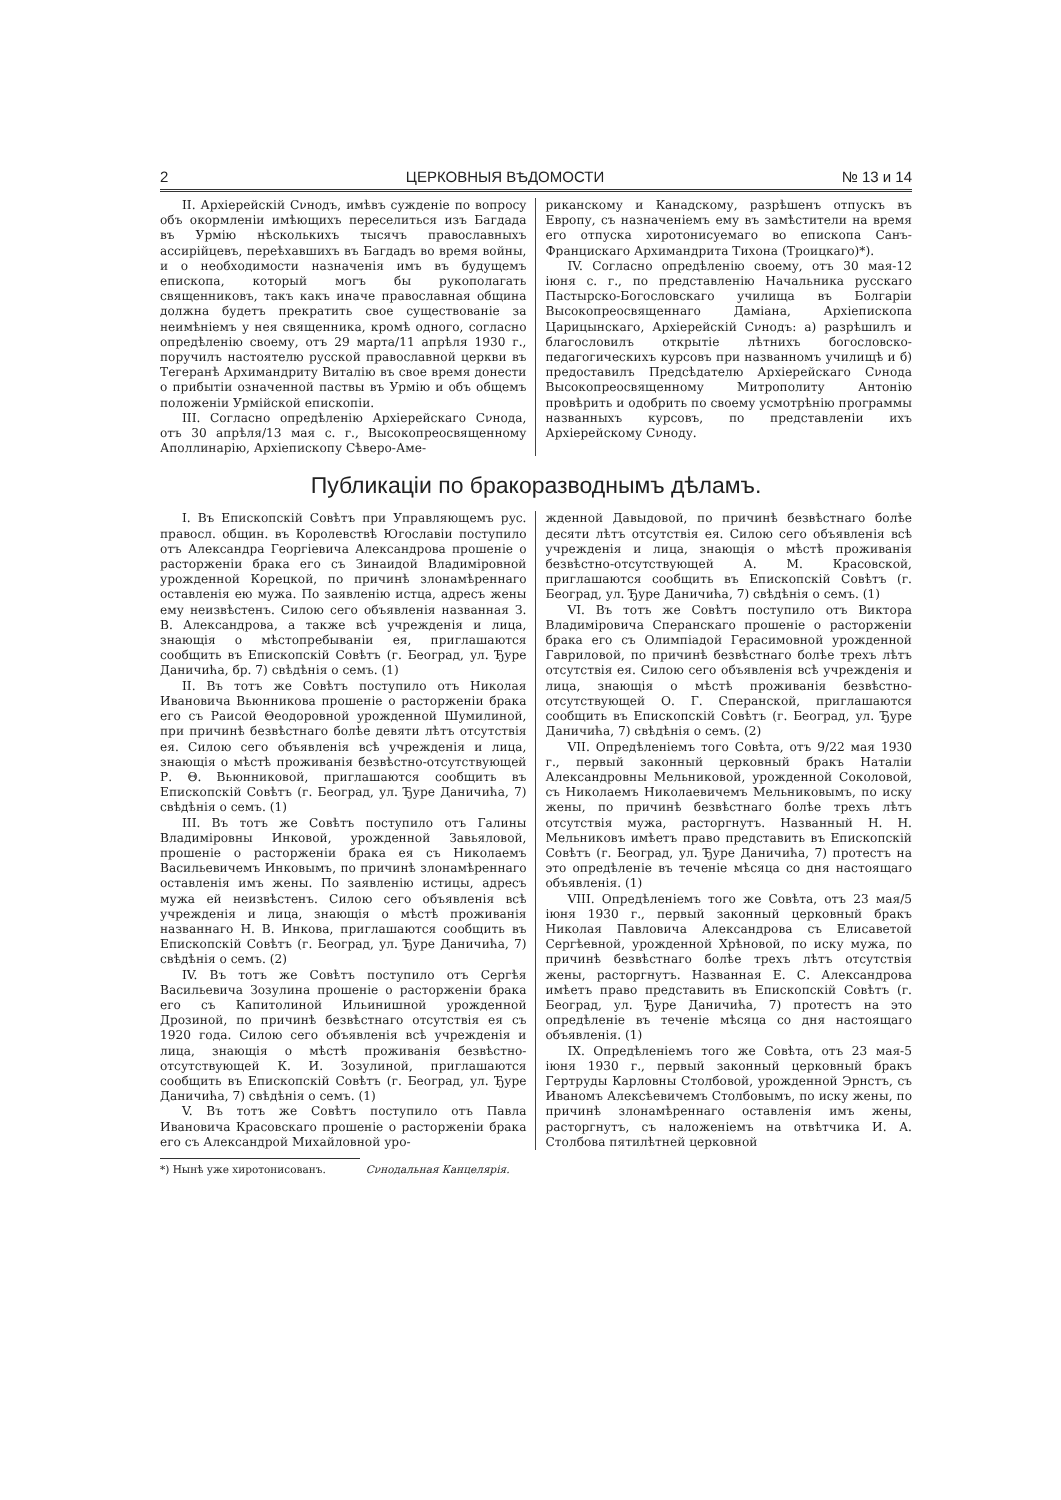2 ЦЕРКОВНЫЯ ВѢДОМОСТИ № 13 и 14
II. Архіерейскій Сνнодъ, имѣвъ сужденіе по вопросу объ окормленіи имѣющихъ переселиться изъ Багдада въ Урмію нѣсколькихъ тысячъ православныхъ ассирійцевъ, переѣхавшихъ въ Багдадъ во время войны, и о необходимости назначенія имъ въ будущемъ епископа, который могъ бы рукополагать священниковъ, такъ какъ иначе православная община должна будетъ прекратить свое существованіе за неимѣніемъ у нея священника, кромѣ одного, согласно опредѣленію своему, отъ 29 марта/11 апрѣля 1930 г., поручилъ настоятелю русской православной церкви въ Тегеранѣ Архимандриту Виталію въ свое время донести о прибытіи означенной паствы въ Урмію и объ общемъ положеніи Урмійской епископіи.
III. Согласно опредѣленію Архіерейскаго Сνнода, отъ 30 апрѣля/13 мая с. г., Высокопреосвященному Аполлинарію, Архіепископу Сѣверо-Аме-
риканскому и Канадскому, разрѣшенъ отпускъ въ Европу, съ назначеніемъ ему въ замѣстители на время его отпуска хиротонисуемаго во епископа Санъ-Францискаго Архимандрита Тихона (Троицкаго)*).
IV. Согласно опредѣленію своему, отъ 30 мая-12 іюня с. г., по представленію Начальника русскаго Пастырско-Богословскаго училища въ Болгаріи Высокопреосвященнаго Даміана, Архіепископа Царицынскаго, Архіерейскій Сνнодъ: а) разрѣшилъ и благословилъ открытіе лѣтнихъ богословско-педагогическихъ курсовъ при названномъ училищѣ и б) предоставилъ Предсѣдателю Архіерейскаго Сνнода Высокопреосвященному Митрополиту Антонію провѣрить и одобрить по своему усмотрѣнію программы названныхъ курсовъ, по представленіи ихъ Архіерейскому Сνноду.
Публикаціи по бракоразводнымъ дѣламъ.
I. Въ Епископскій Совѣтъ при Управляющемъ рус. правосл. общин. въ Королевствѣ Югославіи поступило отъ Александра Георгіевича Александрова прошеніе о расторженіи брака его съ Зинаидой Владиміровной урожденной Корецкой, по причинѣ злонамѣреннаго оставленія ею мужа. По заявленію истца, адресъ жены ему неизвѣстенъ. Силою сего объявленія названная З. В. Александрова, а также всѣ учрежденія и лица, знающія о мѣстопребываніи ея, приглашаются сообщить въ Епископскій Совѣтъ (г. Београд, ул. Ђуре Даничића, бр. 7) свѣдѣнія о семъ. (1)
II. Въ тотъ же Совѣтъ поступило отъ Николая Ивановича Вьюнникова прошеніе о расторженіи брака его съ Раисой Θеодоровной урожденной Шумилиной, при причинѣ безвѣстнаго болѣе девяти лѣтъ отсутствія ея. Силою сего объявленія всѣ учрежденія и лица, знающія о мѣстѣ проживанія безвѣстно-отсутствующей Р. Θ. Вьюнниковой, приглашаются сообщить въ Епископскій Совѣтъ (г. Београд, ул. Ђуре Даничића, 7) свѣдѣнія о семъ. (1)
III. Въ тотъ же Совѣтъ поступило отъ Галины Владиміровны Инковой, урожденной Завьяловой, прошеніе о расторженіи брака ея съ Николаемъ Васильевичемъ Инковымъ, по причинѣ злонамѣреннаго оставленія имъ жены. По заявленію истицы, адресъ мужа ей неизвѣстенъ. Силою сего объявленія всѣ учрежденія и лица, знающія о мѣстѣ проживанія названнаго Н. В. Инкова, приглашаются сообщить въ Епископскій Совѣтъ (г. Београд, ул. Ђуре Даничића, 7) свѣдѣнія о семъ. (2)
IV. Въ тотъ же Совѣтъ поступило отъ Сергѣя Васильевича Зозулина прошеніе о расторженіи брака его съ Капитолиной Ильинишной урожденной Дрозиной, по причинѣ безвѣстнаго отсутствія ея съ 1920 года. Силою сего объявленія всѣ учрежденія и лица, знающія о мѣстѣ проживанія безвѣстно-отсутствующей К. И. Зозулиной, приглашаются сообщить въ Епископскій Совѣтъ (г. Београд, ул. Ђуре Даничића, 7) свѣдѣнія о семъ. (1)
V. Въ тотъ же Совѣтъ поступило отъ Павла Ивановича Красовскаго прошеніе о расторженіи брака его съ Александрой Михайловной уро-
жденной Давыдовой, по причинѣ безвѣстнаго болѣе десяти лѣтъ отсутствія ея. Силою сего объявленія всѣ учрежденія и лица, знающія о мѣстѣ проживанія безвѣстно-отсутствующей А. М. Красовской, приглашаются сообщить въ Епископскій Совѣтъ (г. Београд, ул. Ђуре Даничића, 7) свѣдѣнія о семъ. (1)
VI. Въ тотъ же Совѣтъ поступило отъ Виктора Владиміровича Сперанскаго прошеніе о расторженіи брака его съ Олимпіадой Герасимовной урожденной Гавриловой, по причинѣ безвѣстнаго болѣе трехъ лѣтъ отсутствія ея. Силою сего объявленія всѣ учрежденія и лица, знающія о мѣстѣ проживанія безвѣстно-отсутствующей О. Г. Сперанской, приглашаются сообщить въ Епископскій Совѣтъ (г. Београд, ул. Ђуре Даничића, 7) свѣдѣнія о семъ. (2)
VII. Опредѣленіемъ того Совѣта, отъ 9/22 мая 1930 г., первый законный церковный бракъ Наталіи Александровны Мельниковой, урожденной Соколовой, съ Николаемъ Николаевичемъ Мельниковымъ, по иску жены, по причинѣ безвѣстнаго болѣе трехъ лѣтъ отсутствія мужа, расторгнутъ. Названный Н. Н. Мельниковъ имѣетъ право представить въ Епископскій Совѣтъ (г. Београд, ул. Ђуре Даничића, 7) протестъ на это опредѣленіе въ теченіе мѣсяца со дня настоящаго объявленія. (1)
VIII. Опредѣленіемъ того же Совѣта, отъ 23 мая/5 іюня 1930 г., первый законный церковный бракъ Николая Павловича Александрова съ Елисаветой Сергѣевной, урожденной Хрѣновой, по иску мужа, по причинѣ безвѣстнаго болѣе трехъ лѣтъ отсутствія жены, расторгнутъ. Названная Е. С. Александрова имѣетъ право представить въ Епископскій Совѣтъ (г. Београд, ул. Ђуре Даничића, 7) протестъ на это опредѣленіе въ теченіе мѣсяца со дня настоящаго объявленія. (1)
IX. Опредѣленіемъ того же Совѣта, отъ 23 мая-5 іюня 1930 г., первый законный церковный бракъ Гертруды Карловны Столбовой, урожденной Эрнстъ, съ Иваномъ Алексѣевичемъ Столбовымъ, по иску жены, по причинѣ злонамѣреннаго оставленія имъ жены, расторгнутъ, съ наложеніемъ на отвѣтчика И. А. Столбова пятилѣтней церковной
*) Нынѣ уже хиротонисованъ. Сνнодальная Канцелярія.